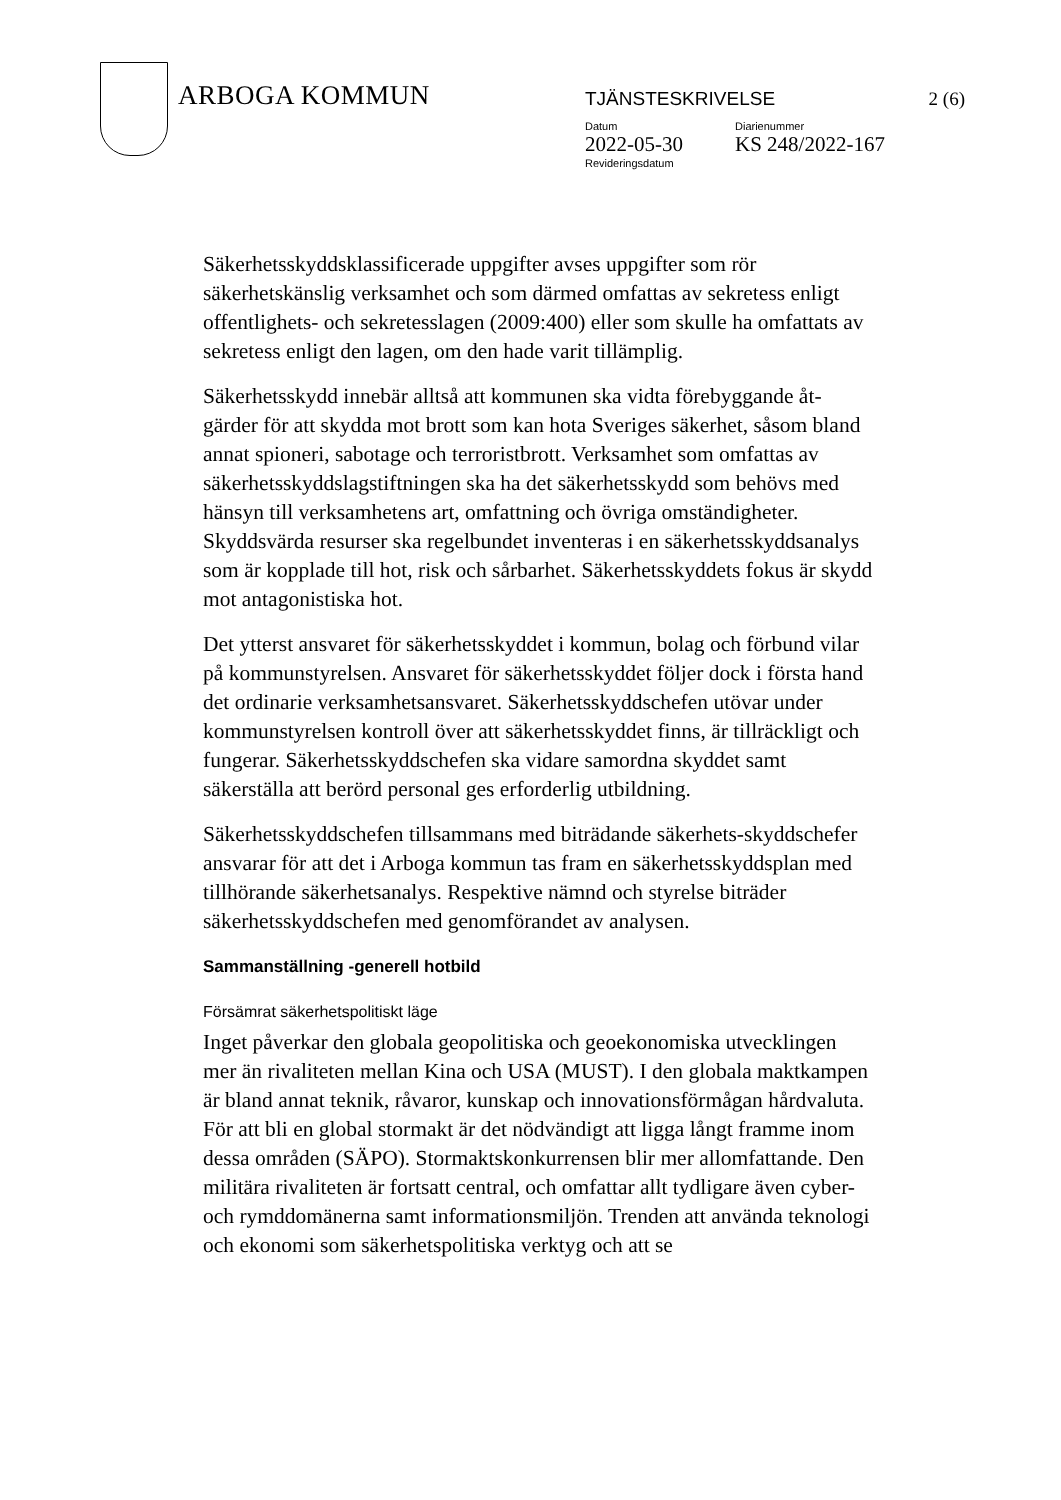ARBOGA KOMMUN
TJÄNSTESKRIVELSE 2 (6)
Datum
2022-05-30
Diarienummer
KS 248/2022-167
Revideringsdatum
Säkerhetsskyddsklassificerade uppgifter avses uppgifter som rör säkerhetskänslig verksamhet och som därmed omfattas av sekretess enligt offentlighets- och sekretesslagen (2009:400) eller som skulle ha omfattats av sekretess enligt den lagen, om den hade varit tillämplig.
Säkerhetsskydd innebär alltså att kommunen ska vidta förebyggande åt-gärder för att skydda mot brott som kan hota Sveriges säkerhet, såsom bland annat spioneri, sabotage och terroristbrott. Verksamhet som omfattas av säkerhetsskyddslagstiftningen ska ha det säkerhetsskydd som behövs med hänsyn till verksamhetens art, omfattning och övriga omständigheter. Skyddsvärda resurser ska regelbundet inventeras i en säkerhetsskyddsanalys som är kopplade till hot, risk och sårbarhet. Säkerhetsskyddets fokus är skydd mot antagonistiska hot.
Det ytterst ansvaret för säkerhetsskyddet i kommun, bolag och förbund vilar på kommunstyrelsen. Ansvaret för säkerhetsskyddet följer dock i första hand det ordinarie verksamhetsansvaret. Säkerhetsskyddschefen utövar under kommunstyrelsen kontroll över att säkerhetsskyddet finns, är tillräckligt och fungerar. Säkerhetsskyddschefen ska vidare samordna skyddet samt säkerställa att berörd personal ges erforderlig utbildning.
Säkerhetsskyddschefen tillsammans med biträdande säkerhets-skyddschefer ansvarar för att det i Arboga kommun tas fram en säkerhetsskyddsplan med tillhörande säkerhetsanalys. Respektive nämnd och styrelse biträder säkerhetsskyddschefen med genomförandet av analysen.
Sammanställning -generell hotbild
Försämrat säkerhetspolitiskt läge
Inget påverkar den globala geopolitiska och geoekonomiska utvecklingen mer än rivaliteten mellan Kina och USA (MUST). I den globala maktkampen är bland annat teknik, råvaror, kunskap och innovationsförmågan hårdvaluta. För att bli en global stormakt är det nödvändigt att ligga långt framme inom dessa områden (SÄPO). Stormaktskonkurrensen blir mer allomfattande. Den militära rivaliteten är fortsatt central, och omfattar allt tydligare även cyber- och rymddomänerna samt informationsmiljön. Trenden att använda teknologi och ekonomi som säkerhetspolitiska verktyg och att se